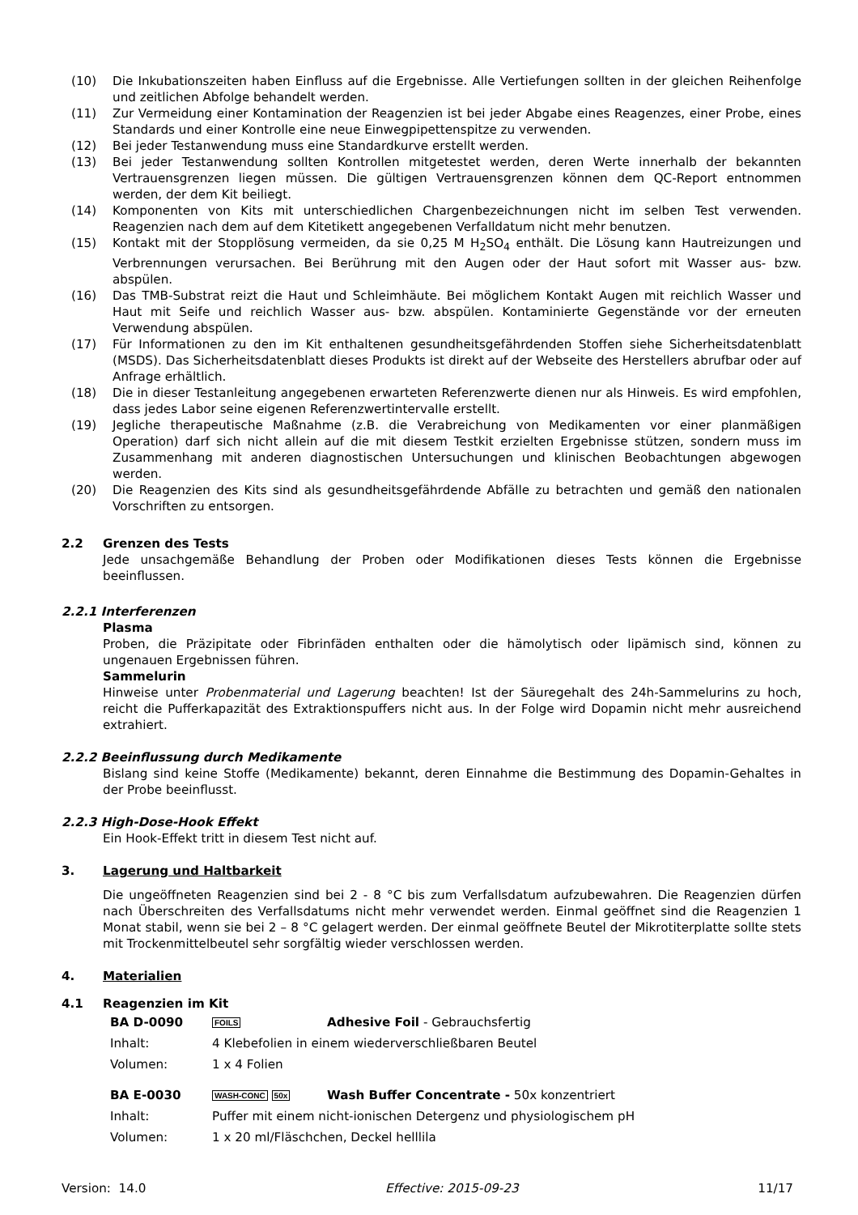(10) Die Inkubationszeiten haben Einfluss auf die Ergebnisse. Alle Vertiefungen sollten in der gleichen Reihenfolge und zeitlichen Abfolge behandelt werden.
(11) Zur Vermeidung einer Kontamination der Reagenzien ist bei jeder Abgabe eines Reagenzes, einer Probe, eines Standards und einer Kontrolle eine neue Einwegpipettenspitze zu verwenden.
(12) Bei jeder Testanwendung muss eine Standardkurve erstellt werden.
(13) Bei jeder Testanwendung sollten Kontrollen mitgetestet werden, deren Werte innerhalb der bekannten Vertrauensgrenzen liegen müssen. Die gültigen Vertrauensgrenzen können dem QC-Report entnommen werden, der dem Kit beiliegt.
(14) Komponenten von Kits mit unterschiedlichen Chargenbezeichnungen nicht im selben Test verwenden. Reagenzien nach dem auf dem Kitetikett angegebenen Verfalldatum nicht mehr benutzen.
(15) Kontakt mit der Stopplösung vermeiden, da sie 0,25 M H<sub>2</sub>SO<sub>4</sub> enthält. Die Lösung kann Hautreizungen und Verbrennungen verursachen. Bei Berührung mit den Augen oder der Haut sofort mit Wasser aus- bzw. abspülen.
(16) Das TMB-Substrat reizt die Haut und Schleimhäute. Bei möglichem Kontakt Augen mit reichlich Wasser und Haut mit Seife und reichlich Wasser aus- bzw. abspülen. Kontaminierte Gegenstände vor der erneuten Verwendung abspülen.
(17) Für Informationen zu den im Kit enthaltenen gesundheitsgefährdenden Stoffen siehe Sicherheitsdatenblatt (MSDS). Das Sicherheitsdatenblatt dieses Produkts ist direkt auf der Webseite des Herstellers abrufbar oder auf Anfrage erhältlich.
(18) Die in dieser Testanleitung angegebenen erwarteten Referenzwerte dienen nur als Hinweis. Es wird empfohlen, dass jedes Labor seine eigenen Referenzwertintervalle erstellt.
(19) Jegliche therapeutische Maßnahme (z.B. die Verabreichung von Medikamenten vor einer planmäßigen Operation) darf sich nicht allein auf die mit diesem Testkit erzielten Ergebnisse stützen, sondern muss im Zusammenhang mit anderen diagnostischen Untersuchungen und klinischen Beobachtungen abgewogen werden.
(20) Die Reagenzien des Kits sind als gesundheitsgefährdende Abfälle zu betrachten und gemäß den nationalen Vorschriften zu entsorgen.
2.2 Grenzen des Tests
Jede unsachgemäße Behandlung der Proben oder Modifikationen dieses Tests können die Ergebnisse beeinflussen.
2.2.1 Interferenzen
Plasma
Proben, die Präzipitate oder Fibrinfäden enthalten oder die hämolytisch oder lipämisch sind, können zu ungenauen Ergebnissen führen.
Sammelurin
Hinweise unter Probenmaterial und Lagerung beachten! Ist der Säuregehalt des 24h-Sammelurins zu hoch, reicht die Pufferkapazität des Extraktionspuffers nicht aus. In der Folge wird Dopamin nicht mehr ausreichend extrahiert.
2.2.2 Beeinflussung durch Medikamente
Bislang sind keine Stoffe (Medikamente) bekannt, deren Einnahme die Bestimmung des Dopamin-Gehaltes in der Probe beeinflusst.
2.2.3 High-Dose-Hook Effekt
Ein Hook-Effekt tritt in diesem Test nicht auf.
3. Lagerung und Haltbarkeit
Die ungeöffneten Reagenzien sind bei 2 - 8 °C bis zum Verfallsdatum aufzubewahren. Die Reagenzien dürfen nach Überschreiten des Verfallsdatums nicht mehr verwendet werden. Einmal geöffnet sind die Reagenzien 1 Monat stabil, wenn sie bei 2 – 8 °C gelagert werden. Der einmal geöffnete Beutel der Mikrotiterplatte sollte stets mit Trockenmittelbeutel sehr sorgfältig wieder verschlossen werden.
4. Materialien
4.1 Reagenzien im Kit
| BA D-0090 | FOILS | Adhesive Foil - Gebrauchsfertig |
| Inhalt: | 4 Klebefolien in einem wiederverschließbaren Beutel | |
| Volumen: | 1 x 4 Folien | |
| BA E-0030 | WASH-CONC 50x | Wash Buffer Concentrate - 50x konzentriert |
| Inhalt: | Puffer mit einem nicht-ionischen Detergenz und physiologischem pH | |
| Volumen: | 1 x 20 ml/Fläschchen, Deckel helllila | |
Version: 14.0 Effective: 2015-09-23 11/17